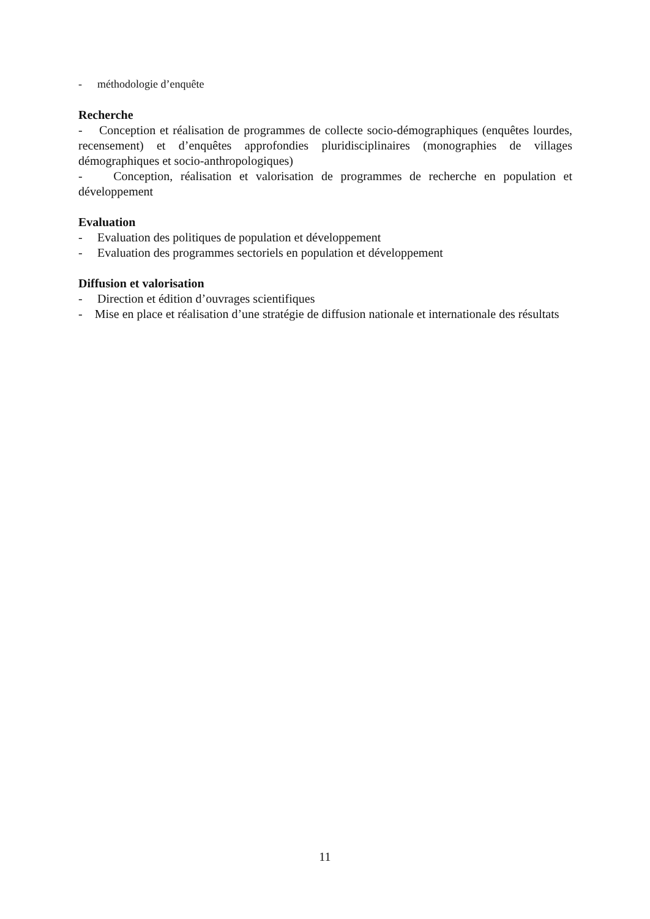- méthodologie d’enquête
Recherche
- Conception et réalisation de programmes de collecte socio-démographiques (enquêtes lourdes, recensement) et d’enquêtes approfondies pluridisciplinaires (monographies de villages démographiques et socio-anthropologiques)
- Conception, réalisation et valorisation de programmes de recherche en population et développement
Evaluation
- Evaluation des politiques de population et développement
- Evaluation des programmes sectoriels en population et développement
Diffusion et valorisation
- Direction et édition d’ouvrages scientifiques
- Mise en place et réalisation d’une stratégie de diffusion nationale et internationale des résultats
11